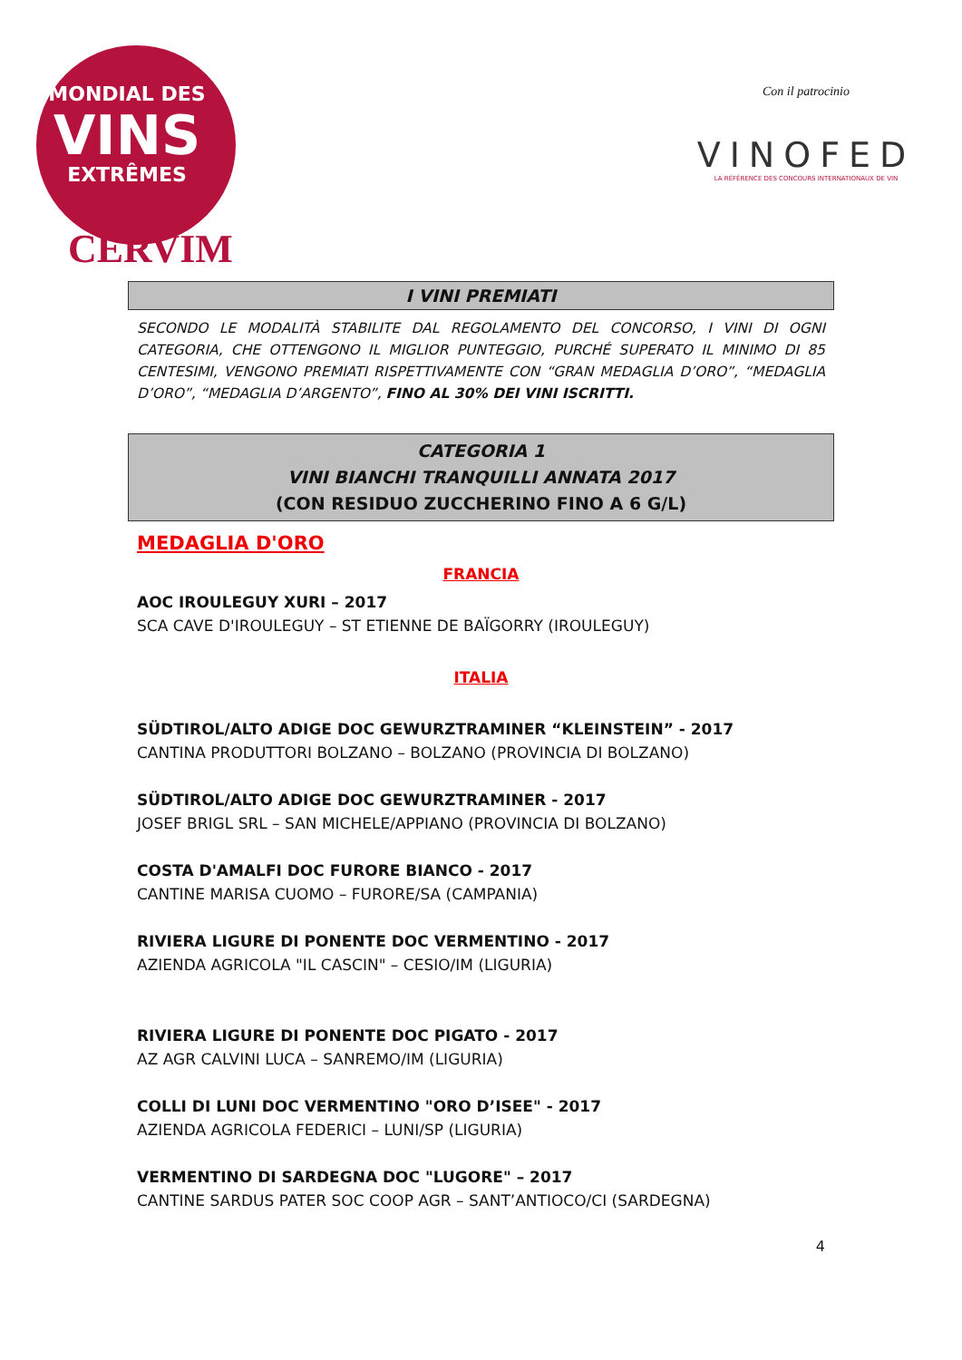MONDIAL DES
VINS
EXTRÊMES
CERVIM
Con il patrocinio
VINOFED
LA RÉFÉRENCE DES CONCOURS INTERNATIONAUX DE VIN
I VINI PREMIATI
SECONDO LE MODALITÀ STABILITE DAL REGOLAMENTO DEL CONCORSO, I VINI DI OGNI CATEGORIA, CHE OTTENGONO IL MIGLIOR PUNTEGGIO, PURCHÉ SUPERATO IL MINIMO DI 85 CENTESIMI, VENGONO PREMIATI RISPETTIVAMENTE CON “GRAN MEDAGLIA D’ORO”, “MEDAGLIA D’ORO”, “MEDAGLIA D’ARGENTO”, FINO AL 30% DEI VINI ISCRITTI.
CATEGORIA 1
VINI BIANCHI TRANQUILLI ANNATA 2017
(CON RESIDUO ZUCCHERINO FINO A 6 G/L)
MEDAGLIA D'ORO
FRANCIA
AOC IROULEGUY XURI – 2017
SCA CAVE D'IROULEGUY – ST ETIENNE DE BAÏGORRY (IROULEGUY)
ITALIA
SÜDTIROL/ALTO ADIGE DOC GEWURZTRAMINER “KLEINSTEIN” - 2017
CANTINA PRODUTTORI BOLZANO – BOLZANO (PROVINCIA DI BOLZANO)
SÜDTIROL/ALTO ADIGE DOC GEWURZTRAMINER - 2017
JOSEF BRIGL SRL – SAN MICHELE/APPIANO (PROVINCIA DI BOLZANO)
COSTA D'AMALFI DOC FURORE BIANCO - 2017
CANTINE MARISA CUOMO – FURORE/SA (CAMPANIA)
RIVIERA LIGURE DI PONENTE DOC VERMENTINO - 2017
AZIENDA AGRICOLA "IL CASCIN" – CESIO/IM (LIGURIA)
RIVIERA LIGURE DI PONENTE DOC PIGATO - 2017
AZ AGR CALVINI LUCA – SANREMO/IM (LIGURIA)
COLLI DI LUNI DOC VERMENTINO "ORO D’ISEE" - 2017
AZIENDA AGRICOLA FEDERICI – LUNI/SP (LIGURIA)
VERMENTINO DI SARDEGNA DOC "LUGORE" – 2017
CANTINE SARDUS PATER SOC COOP AGR – SANT’ANTIOCO/CI (SARDEGNA)
4